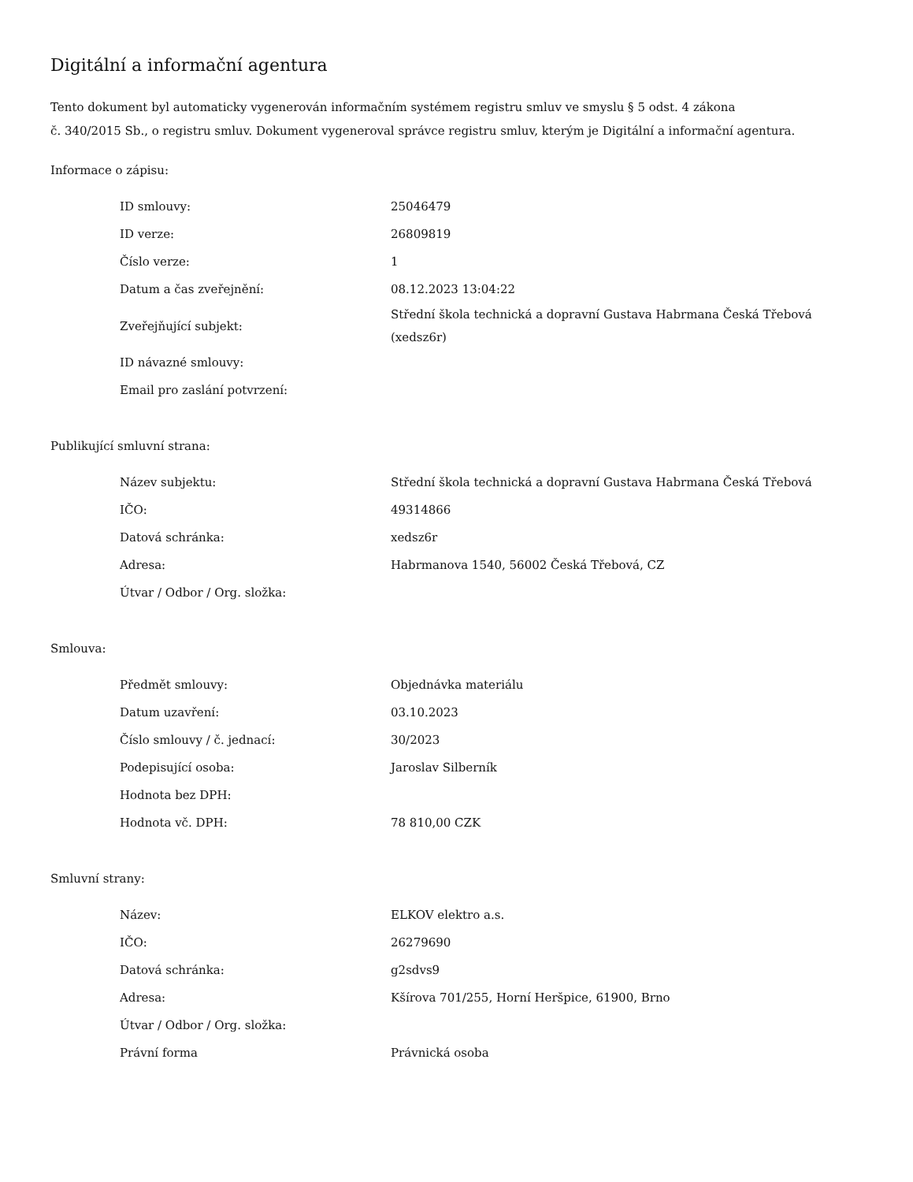Digitální a informační agentura
Tento dokument byl automaticky vygenerován informačním systémem registru smluv ve smyslu § 5 odst. 4 zákona
č. 340/2015 Sb., o registru smluv. Dokument vygeneroval správce registru smluv, kterým je Digitální a informační agentura.
Informace o zápisu:
| ID smlouvy: | 25046479 |
| ID verze: | 26809819 |
| Číslo verze: | 1 |
| Datum a čas zveřejnění: | 08.12.2023 13:04:22 |
| Zveřejňující subjekt: | Střední škola technická a dopravní Gustava Habrmana Česká Třebová (xedsz6r) |
| ID návazné smlouvy: | |
| Email pro zaslání potvrzení: | |
Publikující smluvní strana:
| Název subjektu: | Střední škola technická a dopravní Gustava Habrmana Česká Třebová |
| IČO: | 49314866 |
| Datová schránka: | xedsz6r |
| Adresa: | Habrmanova 1540, 56002 Česká Třebová, CZ |
| Útvar / Odbor / Org. složka: | |
Smlouva:
| Předmět smlouvy: | Objednávka materiálu |
| Datum uzavření: | 03.10.2023 |
| Číslo smlouvy / č. jednací: | 30/2023 |
| Podepisující osoba: | Jaroslav Silberník |
| Hodnota bez DPH: | |
| Hodnota vč. DPH: | 78 810,00 CZK |
Smluvní strany:
| Název: | ELKOV elektro a.s. |
| IČO: | 26279690 |
| Datová schránka: | g2sdvs9 |
| Adresa: | Kšírova 701/255, Horní Heršpice, 61900, Brno |
| Útvar / Odbor / Org. složka: | |
| Právní forma | Právnická osoba |